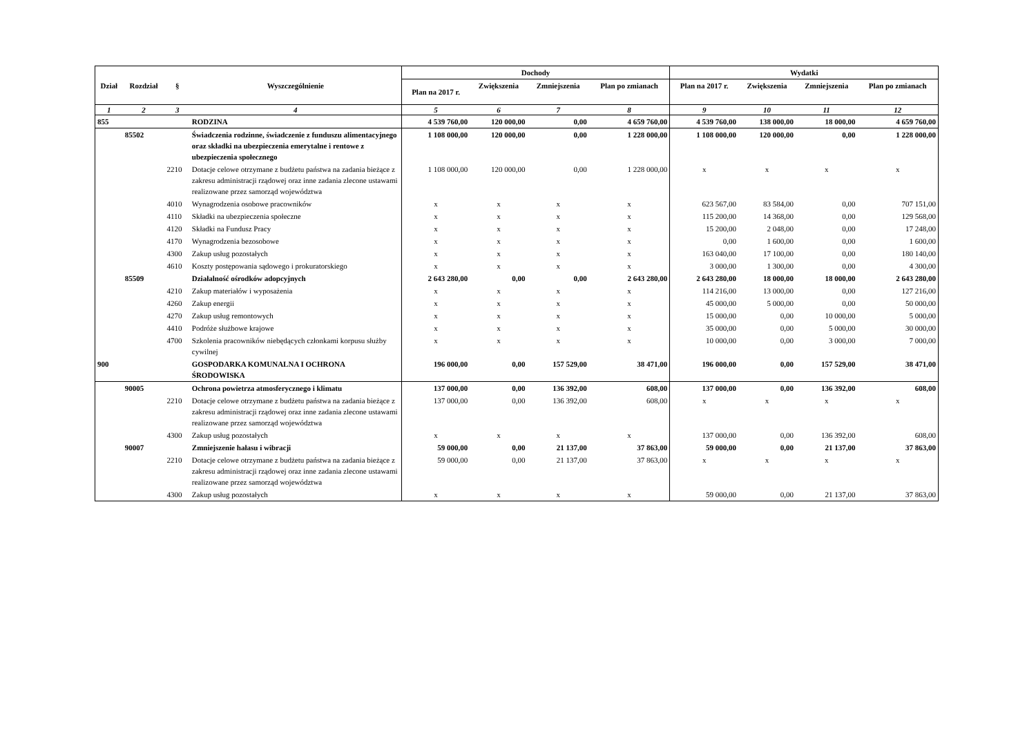| Dział | Rozdział | § | Wyszczególnienie | Dochody | | | | Wydatki | | | |
| --- | --- | --- | --- | --- | --- | --- | --- | --- | --- | --- | --- |
| | | | | Plan na 2017 r. | Zwiększenia | Zmniejszenia | Plan po zmianach | Plan na 2017 r. | Zwiększenia | Zmniejszenia | Plan po zmianach |
| 1 | 2 | 3 | 4 | 5 | 6 | 7 | 8 | 9 | 10 | 11 | 12 |
| 855 | | | RODZINA | 4 539 760,00 | 120 000,00 | 0,00 | 4 659 760,00 | 4 539 760,00 | 138 000,00 | 18 000,00 | 4 659 760,00 |
| | 85502 | | Świadczenia rodzinne, świadczenie z funduszu alimentacyjnego oraz składki na ubezpieczenia emerytalne i rentowe z ubezpieczenia społecznego | 1 108 000,00 | 120 000,00 | 0,00 | 1 228 000,00 | 1 108 000,00 | 120 000,00 | 0,00 | 1 228 000,00 |
| | | 2210 | Dotacje celowe otrzymane z budżetu państwa na zadania bieżące z zakresu administracji rządowej oraz inne zadania zlecone ustawami realizowane przez samorząd województwa | 1 108 000,00 | 120 000,00 | 0,00 | 1 228 000,00 | x | x | x | x |
| | | 4010 | Wynagrodzenia osobowe pracowników | x | x | x | x | 623 567,00 | 83 584,00 | 0,00 | 707 151,00 |
| | | 4110 | Składki na ubezpieczenia społeczne | x | x | x | x | 115 200,00 | 14 368,00 | 0,00 | 129 568,00 |
| | | 4120 | Składki na Fundusz Pracy | x | x | x | x | 15 200,00 | 2 048,00 | 0,00 | 17 248,00 |
| | | 4170 | Wynagrodzenia bezosobowe | x | x | x | x | 0,00 | 1 600,00 | 0,00 | 1 600,00 |
| | | 4300 | Zakup usług pozostałych | x | x | x | x | 163 040,00 | 17 100,00 | 0,00 | 180 140,00 |
| | | 4610 | Koszty postępowania sądowego i prokuratorskiego | x | x | x | x | 3 000,00 | 1 300,00 | 0,00 | 4 300,00 |
| | 85509 | | Działalność ośrodków adopcyjnych | 2 643 280,00 | 0,00 | 0,00 | 2 643 280,00 | 2 643 280,00 | 18 000,00 | 18 000,00 | 2 643 280,00 |
| | | 4210 | Zakup materiałów i wyposażenia | x | x | x | x | 114 216,00 | 13 000,00 | 0,00 | 127 216,00 |
| | | 4260 | Zakup energii | x | x | x | x | 45 000,00 | 5 000,00 | 0,00 | 50 000,00 |
| | | 4270 | Zakup usług remontowych | x | x | x | x | 15 000,00 | 0,00 | 10 000,00 | 5 000,00 |
| | | 4410 | Podróże służbowe krajowe | x | x | x | x | 35 000,00 | 0,00 | 5 000,00 | 30 000,00 |
| | | 4700 | Szkolenia pracowników niebędących członkami korpusu służby cywilnej | x | x | x | x | 10 000,00 | 0,00 | 3 000,00 | 7 000,00 |
| 900 | | | GOSPODARKA KOMUNALNA I OCHRONA ŚRODOWISKA | 196 000,00 | 0,00 | 157 529,00 | 38 471,00 | 196 000,00 | 0,00 | 157 529,00 | 38 471,00 |
| | 90005 | | Ochrona powietrza atmosferycznego i klimatu | 137 000,00 | 0,00 | 136 392,00 | 608,00 | 137 000,00 | 0,00 | 136 392,00 | 608,00 |
| | | 2210 | Dotacje celowe otrzymane z budżetu państwa na zadania bieżące z zakresu administracji rządowej oraz inne zadania zlecone ustawami realizowane przez samorząd województwa | 137 000,00 | 0,00 | 136 392,00 | 608,00 | x | x | x | x |
| | | 4300 | Zakup usług pozostałych | x | x | x | x | 137 000,00 | 0,00 | 136 392,00 | 608,00 |
| | 90007 | | Zmniejszenie hałasu i wibracji | 59 000,00 | 0,00 | 21 137,00 | 37 863,00 | 59 000,00 | 0,00 | 21 137,00 | 37 863,00 |
| | | 2210 | Dotacje celowe otrzymane z budżetu państwa na zadania bieżące z zakresu administracji rządowej oraz inne zadania zlecone ustawami realizowane przez samorząd województwa | 59 000,00 | 0,00 | 21 137,00 | 37 863,00 | x | x | x | x |
| | | 4300 | Zakup usług pozostałych | x | x | x | x | 59 000,00 | 0,00 | 21 137,00 | 37 863,00 |